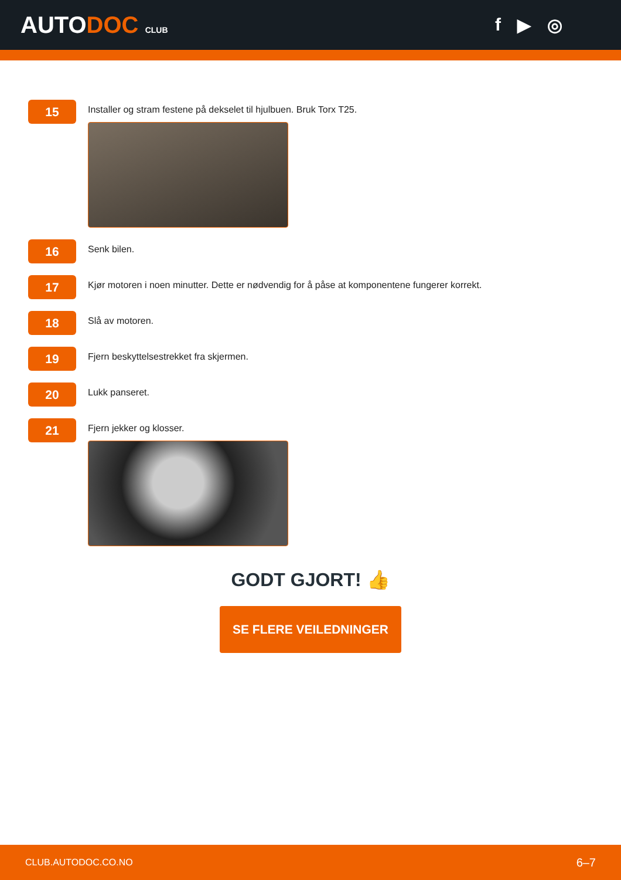AUTODOC CLUB
f ▶ ◎
15
Installer og stram festene på dekselet til hjulbuen. Bruk Torx T25.
16
Senk bilen.
17
Kjør motoren i noen minutter. Dette er nødvendig for å påse at komponentene fungerer korrekt.
18
Slå av motoren.
19
Fjern beskyttelsestrekket fra skjermen.
20
Lukk panseret.
21
Fjern jekker og klosser.
GODT GJORT! 👍
SE FLERE VEILEDNINGER
CLUB.AUTODOC.CO.NO 6–7